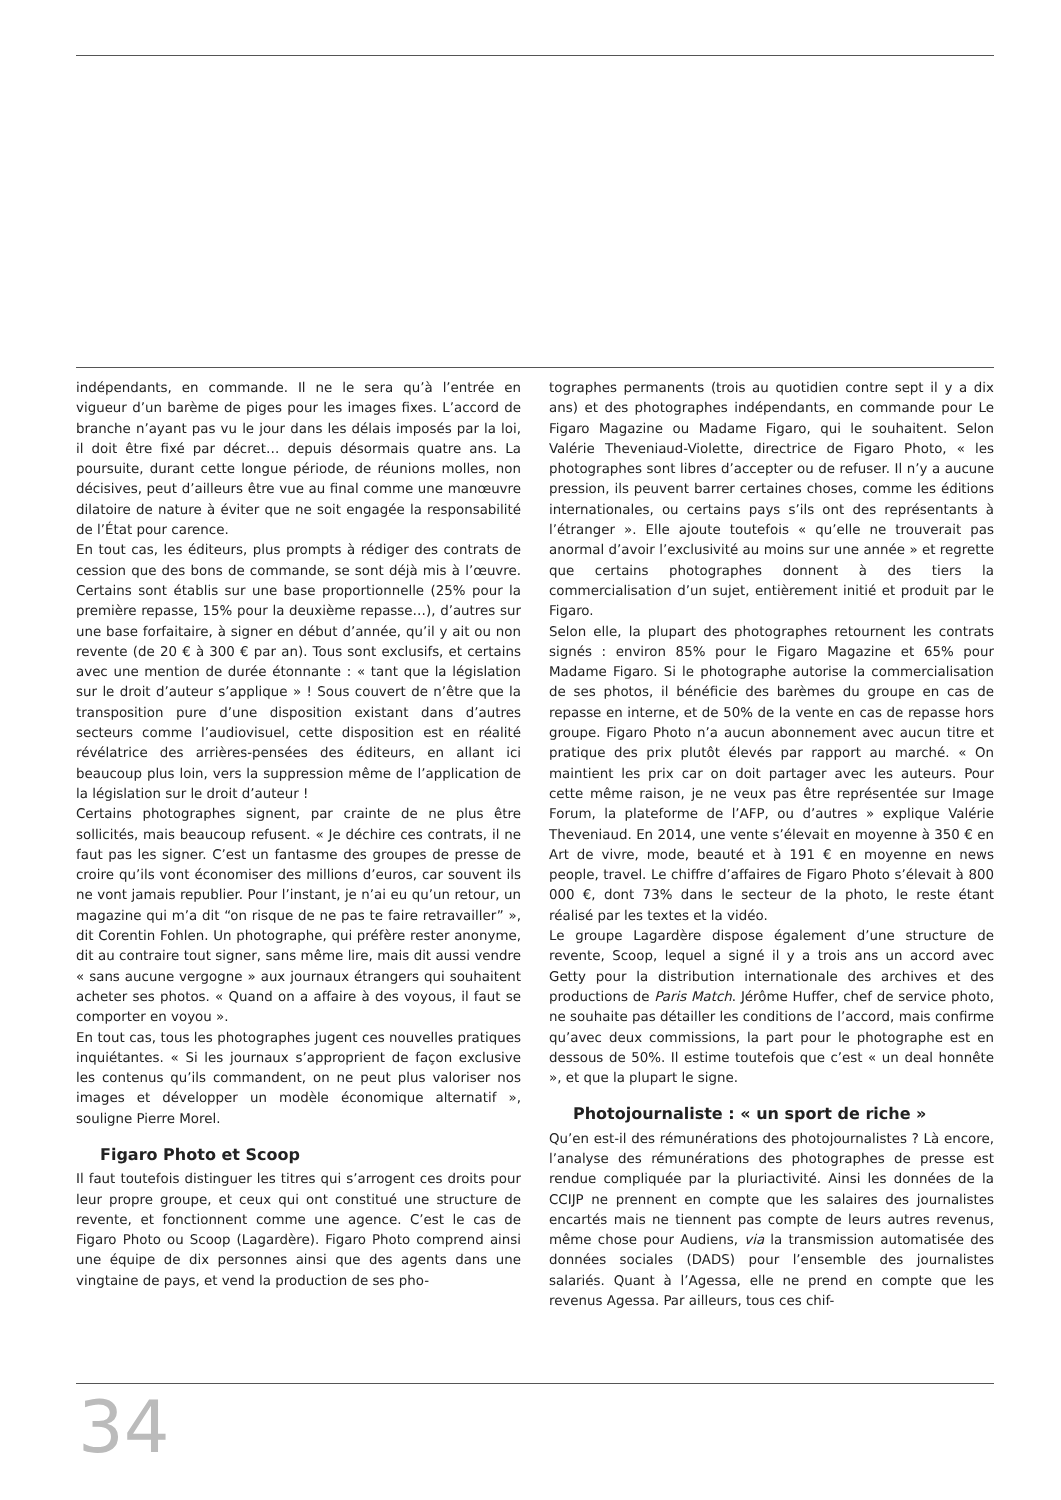indépendants, en commande. Il ne le sera qu’à l’entrée en vigueur d’un barème de piges pour les images fixes. L’accord de branche n’ayant pas vu le jour dans les délais imposés par la loi, il doit être fixé par décret… depuis désormais quatre ans. La poursuite, durant cette longue période, de réunions molles, non décisives, peut d’ailleurs être vue au final comme une manœuvre dilatoire de nature à éviter que ne soit engagée la responsabilité de l’État pour carence.
En tout cas, les éditeurs, plus prompts à rédiger des contrats de cession que des bons de commande, se sont déjà mis à l’œuvre. Certains sont établis sur une base proportionnelle (25% pour la première repasse, 15% pour la deuxième repasse…), d’autres sur une base forfaitaire, à signer en début d’année, qu’il y ait ou non revente (de 20 € à 300 € par an). Tous sont exclusifs, et certains avec une mention de durée étonnante : « tant que la législation sur le droit d’auteur s’applique » ! Sous couvert de n’être que la transposition pure d’une disposition existant dans d’autres secteurs comme l’audiovisuel, cette disposition est en réalité révélatrice des arrières-pensées des éditeurs, en allant ici beaucoup plus loin, vers la suppression même de l’application de la législation sur le droit d’auteur !
Certains photographes signent, par crainte de ne plus être sollicités, mais beaucoup refusent. « Je déchire ces contrats, il ne faut pas les signer. C’est un fantasme des groupes de presse de croire qu’ils vont économiser des millions d’euros, car souvent ils ne vont jamais republier. Pour l’instant, je n’ai eu qu’un retour, un magazine qui m’a dit “on risque de ne pas te faire retravailler” », dit Corentin Fohlen. Un photographe, qui préfère rester anonyme, dit au contraire tout signer, sans même lire, mais dit aussi vendre « sans aucune vergogne » aux journaux étrangers qui souhaitent acheter ses photos. « Quand on a affaire à des voyous, il faut se comporter en voyou ».
En tout cas, tous les photographes jugent ces nouvelles pratiques inquiétantes. « Si les journaux s’approprient de façon exclusive les contenus qu’ils commandent, on ne peut plus valoriser nos images et développer un modèle économique alternatif », souligne Pierre Morel.
Figaro Photo et Scoop
Il faut toutefois distinguer les titres qui s’arrogent ces droits pour leur propre groupe, et ceux qui ont constitué une structure de revente, et fonctionnent comme une agence. C’est le cas de Figaro Photo ou Scoop (Lagardère). Figaro Photo comprend ainsi une équipe de dix personnes ainsi que des agents dans une vingtaine de pays, et vend la production de ses pho-
tographes permanents (trois au quotidien contre sept il y a dix ans) et des photographes indépendants, en commande pour Le Figaro Magazine ou Madame Figaro, qui le souhaitent. Selon Valérie Theveniaud-Violette, directrice de Figaro Photo, « les photographes sont libres d’accepter ou de refuser. Il n’y a aucune pression, ils peuvent barrer certaines choses, comme les éditions internationales, ou certains pays s’ils ont des représentants à l’étranger ». Elle ajoute toutefois « qu’elle ne trouverait pas anormal d’avoir l’exclusivité au moins sur une année » et regrette que certains photographes donnent à des tiers la commercialisation d’un sujet, entièrement initié et produit par le Figaro.
Selon elle, la plupart des photographes retournent les contrats signés : environ 85% pour le Figaro Magazine et 65% pour Madame Figaro. Si le photographe autorise la commercialisation de ses photos, il bénéficie des barèmes du groupe en cas de repasse en interne, et de 50% de la vente en cas de repasse hors groupe. Figaro Photo n’a aucun abonnement avec aucun titre et pratique des prix plutôt élevés par rapport au marché. « On maintient les prix car on doit partager avec les auteurs. Pour cette même raison, je ne veux pas être représentée sur Image Forum, la plateforme de l’AFP, ou d’autres » explique Valérie Theveniaud. En 2014, une vente s’élevait en moyenne à 350 € en Art de vivre, mode, beauté et à 191 € en moyenne en news people, travel. Le chiffre d’affaires de Figaro Photo s’élevait à 800 000 €, dont 73% dans le secteur de la photo, le reste étant réalisé par les textes et la vidéo.
Le groupe Lagardère dispose également d’une structure de revente, Scoop, lequel a signé il y a trois ans un accord avec Getty pour la distribution internationale des archives et des productions de Paris Match. Jérôme Huffer, chef de service photo, ne souhaite pas détailler les conditions de l’accord, mais confirme qu’avec deux commissions, la part pour le photographe est en dessous de 50%. Il estime toutefois que c’est « un deal honnête », et que la plupart le signe.
Photojournaliste : « un sport de riche »
Qu’en est-il des rémunérations des photojournalistes ? Là encore, l’analyse des rémunérations des photographes de presse est rendue compliquée par la pluriactivité. Ainsi les données de la CCIJP ne prennent en compte que les salaires des journalistes encartés mais ne tiennent pas compte de leurs autres revenus, même chose pour Audiens, via la transmission automatisée des données sociales (DADS) pour l’ensemble des journalistes salariés. Quant à l’Agessa, elle ne prend en compte que les revenus Agessa. Par ailleurs, tous ces chif-
34